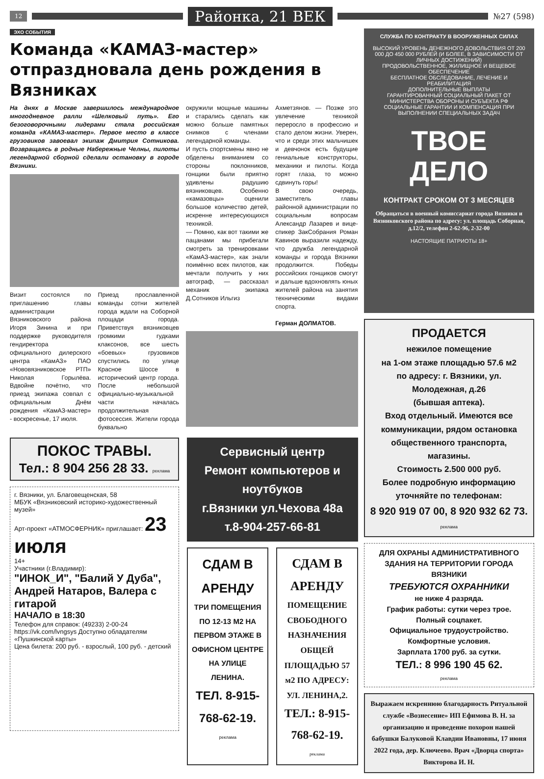12 Районка, 21 ВЕК №27 (598)
ЭХО СОБЫТИЯ
Команда «КАМАЗ-мастер» отпраздновала день рождения в Вязниках
На днях в Москве завершилось международное многодневное ралли «Шелковый путь». Его безоговорочными лидерами стала российская команда «КАМАЗ-мастер». Первое место в классе грузовиков завоевал экипаж Дмитрия Сотникова. Возвращаясь в родные Набережные Челны, пилоты легендарной сборной сделали остановку в городе Вязники.
Визит состоялся по приглашению главы администрации Вязниковского района Игоря Зинина и при поддержке руководителя гендиректора официального дилерского центра «КамАЗ» ПАО «Нововязниковское РТП» Николая Горылёва. Вдвойне почётно, что приезд экипажа совпал с официальным Днём рождения «КамАЗ-мастер» - воскресенье, 17 июля.
Приезд прославленной команды сотни жителей города ждали на Соборной площади города. Приветствуя вязниковцев громкими гудками клаксонов, все шесть «боевых» грузовиков спустились по улице Красное Шоссе в исторический центр города. После небольшой официально-музыкальной части началась продолжительная фотосессия. Жители города буквально
окружили мощные машины и старались сделать как можно больше памятных снимков с членами легендарной команды.
И пусть спортсмены явно не обделены вниманием со стороны поклонников, гонщики были приятно удивлены радушию вязниковцев. Особенно «камазовцы» оценили большое количество детей, искренне интересующихся техникой.
— Помню, как вот такими же пацанами мы прибегали смотреть за тренировками «КамАЗ-мастер», как знали поимённо всех пилотов, как мечтали получить у них автограф, — рассказал механик экипажа Д.Сотников Ильгиз
Ахметзянов. — Позже это увлечение техникой переросло в профессию и стало делом жизни. Уверен, что и среди этих мальчишек и девчонок есть будущие гениальные конструкторы, механики и пилоты. Когда горят глаза, то можно сдвинуть горы!
В свою очередь, заместитель главы районной администрации по социальным вопросам Александр Лазарев и вице-спикер ЗакСобрания Роман Кавинов выразили надежду, что дружба легендарной команды и города Вязники продолжится. Победы российских гонщиков смогут и дальше вдохновлять юных жителей района на занятия техническими видами спорта.
Герман ДОЛМАТОВ.
ПОКОС ТРАВЫ.
Тел.: 8 904 256 28 33. реклама
г. Вязники, ул. Благовещенская, 58
МБУК «Вязниковский историко-художественный музей»
Арт-проект «АТМОСФЕРНИК» приглашает: 23 июля
14+
Участники (г.Владимир):
"ИНОК_И", "Балий У Дуба", Андрей Натаров, Валера с гитарой
НАЧАЛО в 18:30
Телефон для справок: (49233) 2-00-24 https://vk.com/lvngsys Доступно обладателям «Пушкинской карты»
Цена билета: 200 руб. - взрослый, 100 руб. - детский
Сервисный центр
Ремонт компьютеров и ноутбуков
г.Вязники ул.Чехова 48а
т.8-904-257-66-81
СДАМ В АРЕНДУ
ТРИ ПОМЕЩЕНИЯ ПО 12-13 М2 НА ПЕРВОМ ЭТАЖЕ В ОФИСНОМ ЦЕНТРЕ НА УЛИЦЕ ЛЕНИНА.
ТЕЛ. 8-915-768-62-19.
реклама
СДАМ В АРЕНДУ
ПОМЕЩЕНИЕ СВОБОДНОГО НАЗНАЧЕНИЯ ОБЩЕЙ ПЛОЩАДЬЮ 57 м2 ПО АДРЕСУ: УЛ. ЛЕНИНА,2.
ТЕЛ.: 8-915-768-62-19.
реклама
СЛУЖБА ПО КОНТРАКТУ В ВООРУЖЕННЫХ СИЛАХ
ВЫСОКИЙ УРОВЕНЬ ДЕНЕЖНОГО ДОВОЛЬСТВИЯ ОТ 200 000 ДО 450 000 РУБЛЕЙ (И БОЛЕЕ, В ЗАВИСИМОСТИ ОТ ЛИЧНЫХ ДОСТИЖЕНИЙ)
ПРОДОВОЛЬСТВЕННОЕ, ЖИЛИЩНОЕ И ВЕЩЕВОЕ ОБЕСПЕЧЕНИЕ
БЕСПЛАТНОЕ ОБСЛЕДОВАНИЕ, ЛЕЧЕНИЕ И РЕАБИЛИТАЦИЯ
ДОПОЛНИТЕЛЬНЫЕ ВЫПЛАТЫ
ГАРАНТИРОВАННЫЙ СОЦИАЛЬНЫЙ ПАКЕТ ОТ МИНИСТЕРСТВА ОБОРОНЫ И СУБЪЕКТА РФ
СОЦИАЛЬНЫЕ ГАРАНТИИ И КОМПЕНСАЦИЯ ПРИ ВЫПОЛНЕНИИ СПЕЦИАЛЬНЫХ ЗАДАЧ
ТВОЕ ДЕЛО
КОНТРАКТ СРОКОМ ОТ 3 МЕСЯЦЕВ
Обращаться в военный комиссариат города Вязники и Вязниковского района по адресу: ул. площадь Соборная, д.12/2, телефон 2-62-96, 2-32-00
НАСТОЯЩИЕ ПАТРИОТЫ 18+
ПРОДАЕТСЯ
нежилое помещение
на 1-ом этаже площадью 57.6 м2
по адресу: г. Вязники, ул. Молодежная, д.26
(бывшая аптека).
Вход отдельный. Имеются все коммуникации, рядом остановка общественного транспорта, магазины.
Стоимость 2.500 000 руб.
Более подробную информацию уточняйте по телефонам:
8 920 919 07 00, 8 920 932 62 73.
реклама
ДЛЯ ОХРАНЫ АДМИНИСТРАТИВНОГО ЗДАНИЯ НА ТЕРРИТОРИИ ГОРОДА ВЯЗНИКИ
ТРЕБУЮТСЯ ОХРАННИКИ
не ниже 4 разряда.
График работы: сутки через трое.
Полный соцпакет.
Официальное трудоустройство.
Комфортные условия.
Зарплата 1700 руб. за сутки.
ТЕЛ.: 8 996 190 45 62.
реклама
Выражаем искреннюю благодарность Ритуальной службе «Вознесение» ИП Ефимова В. Н. за организацию и проведение похорон нашей бабушки Балуковой Клавдии Ивановны, 17 июня 2022 года, дер. Ключеево. Врач «Дворца спорта» Викторова И. Н.